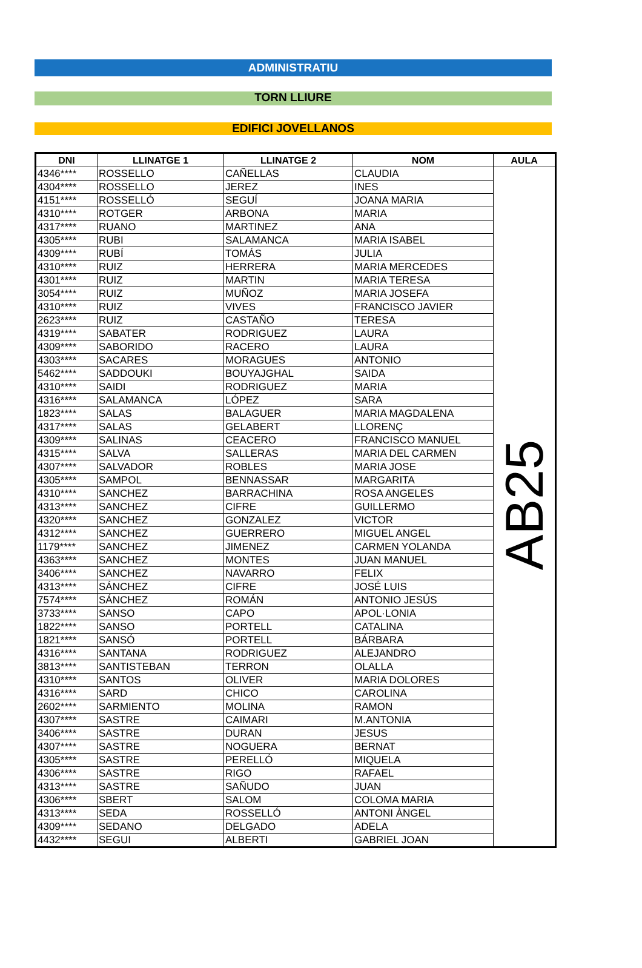ADMINISTRATIU
TORN LLIURE
EDIFICI JOVELLANOS
| DNI | LLINATGE 1 | LLINATGE 2 | NOM | AULA |
| --- | --- | --- | --- | --- |
| 4346**** | ROSSELLO | CAÑELLAS | CLAUDIA | AB25 |
| 4304**** | ROSSELLO | JEREZ | INES | |
| 4151**** | ROSSELLÓ | SEGUÍ | JOANA MARIA | |
| 4310**** | ROTGER | ARBONA | MARIA | |
| 4317**** | RUANO | MARTINEZ | ANA | |
| 4305**** | RUBI | SALAMANCA | MARIA ISABEL | |
| 4309**** | RUBÍ | TOMÁS | JULIA | |
| 4310**** | RUIZ | HERRERA | MARIA MERCEDES | |
| 4301**** | RUIZ | MARTIN | MARIA TERESA | |
| 3054**** | RUIZ | MUÑOZ | MARIA JOSEFA | |
| 4310**** | RUIZ | VIVES | FRANCISCO JAVIER | |
| 2623**** | RUIZ | CASTAÑO | TERESA | |
| 4319**** | SABATER | RODRIGUEZ | LAURA | |
| 4309**** | SABORIDO | RACERO | LAURA | |
| 4303**** | SACARES | MORAGUES | ANTONIO | |
| 5462**** | SADDOUKI | BOUYAJGHAL | SAIDA | |
| 4310**** | SAIDI | RODRIGUEZ | MARIA | |
| 4316**** | SALAMANCA | LÓPEZ | SARA | |
| 1823**** | SALAS | BALAGUER | MARIA MAGDALENA | |
| 4317**** | SALAS | GELABERT | LLORENÇ | |
| 4309**** | SALINAS | CEACERO | FRANCISCO MANUEL | |
| 4315**** | SALVA | SALLERAS | MARIA DEL CARMEN | |
| 4307**** | SALVADOR | ROBLES | MARIA JOSE | |
| 4305**** | SAMPOL | BENNASSAR | MARGARITA | |
| 4310**** | SANCHEZ | BARRACHINA | ROSA ANGELES | |
| 4313**** | SANCHEZ | CIFRE | GUILLERMO | |
| 4320**** | SANCHEZ | GONZALEZ | VICTOR | |
| 4312**** | SANCHEZ | GUERRERO | MIGUEL ANGEL | |
| 1179**** | SANCHEZ | JIMENEZ | CARMEN YOLANDA | |
| 4363**** | SANCHEZ | MONTES | JUAN MANUEL | |
| 3406**** | SANCHEZ | NAVARRO | FELIX | |
| 4313**** | SÁNCHEZ | CIFRE | JOSÉ LUIS | |
| 7574**** | SÁNCHEZ | ROMÁN | ANTONIO JESÚS | |
| 3733**** | SANSO | CAPO | APOL·LONIA | |
| 1822**** | SANSO | PORTELL | CATALINA | |
| 1821**** | SANSÓ | PORTELL | BÁRBARA | |
| 4316**** | SANTANA | RODRIGUEZ | ALEJANDRO | |
| 3813**** | SANTISTEBAN | TERRON | OLALLA | |
| 4310**** | SANTOS | OLIVER | MARIA DOLORES | |
| 4316**** | SARD | CHICO | CAROLINA | |
| 2602**** | SARMIENTO | MOLINA | RAMON | |
| 4307**** | SASTRE | CAIMARI | M.ANTONIA | |
| 3406**** | SASTRE | DURAN | JESUS | |
| 4307**** | SASTRE | NOGUERA | BERNAT | |
| 4305**** | SASTRE | PERELLÓ | MIQUELA | |
| 4306**** | SASTRE | RIGO | RAFAEL | |
| 4313**** | SASTRE | SAÑUDO | JUAN | |
| 4306**** | SBERT | SALOM | COLOMA MARIA | |
| 4313**** | SEDA | ROSSELLÓ | ANTONI ÀNGEL | |
| 4309**** | SEDANO | DELGADO | ADELA | |
| 4432**** | SEGUI | ALBERTI | GABRIEL JOAN | |